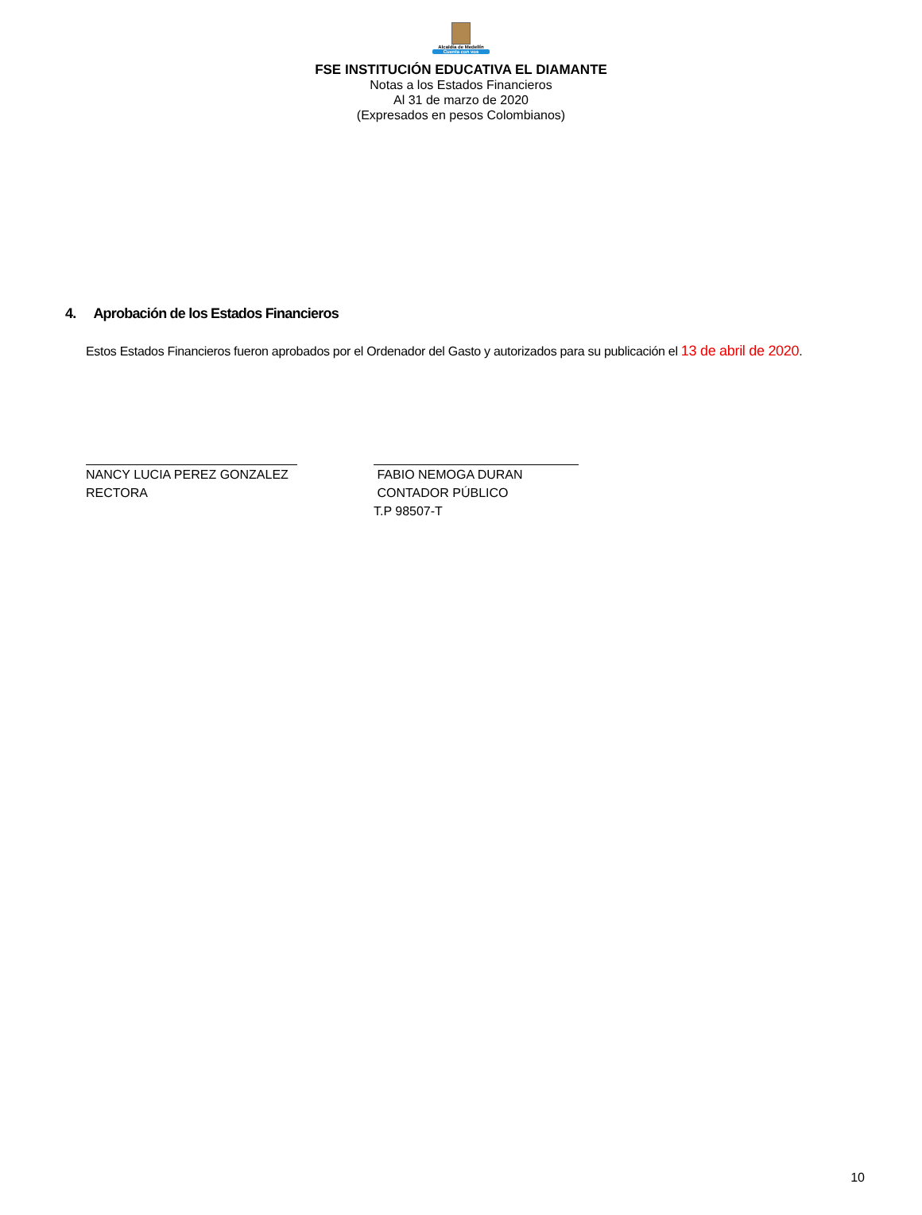Alcaldía de Medellín
Cuenta con vos
FSE INSTITUCIÓN EDUCATIVA EL DIAMANTE
Notas a los Estados Financieros
Al 31 de marzo de 2020
(Expresados en pesos Colombianos)
4. Aprobación de los Estados Financieros
Estos Estados Financieros fueron aprobados por el Ordenador del Gasto y autorizados para su publicación el 13 de abril de 2020.
NANCY LUCIA PEREZ GONZALEZ
RECTORA
FABIO NEMOGA DURAN
CONTADOR PÚBLICO
T.P 98507-T
10